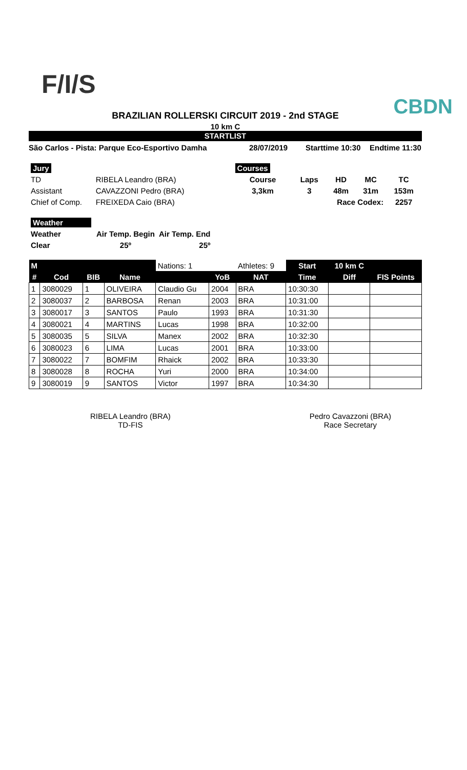F/I/S
CBDN
BRAZILIAN ROLLERSKI CIRCUIT 2019 - 2nd STAGE
10 km C
STARTLIST
São Carlos - Pista: Parque Eco-Esportivo Damha 28/07/2019 Starttime 10:30 Endtime 11:30
| Jury | |
| TD | RIBELA Leandro (BRA) |
| Assistant | CAVAZZONI Pedro (BRA) |
| Chief of Comp. | FREIXEDA Caio (BRA) |
| Courses | | | | |
| Course | Laps | HD | MC | TC |
| 3,3km | 3 | 48m | 31m | 153m |
| Race Codex: | | | | 2257 |
| Weather | | |
| Weather | Air Temp. Begin | Air Temp. End |
| Clear | 25º | 25º |
| M | | | | Nations: 1 | | Athletes: 9 | Start | 10 km C | |
| # | Cod | BIB | Name | | YoB | NAT | Time | Diff | FIS Points |
| 1 | 3080029 | 1 | OLIVEIRA | Claudio Gu | 2004 | BRA | 10:30:30 | | |
| 2 | 3080037 | 2 | BARBOSA | Renan | 2003 | BRA | 10:31:00 | | |
| 3 | 3080017 | 3 | SANTOS | Paulo | 1993 | BRA | 10:31:30 | | |
| 4 | 3080021 | 4 | MARTINS | Lucas | 1998 | BRA | 10:32:00 | | |
| 5 | 3080035 | 5 | SILVA | Manex | 2002 | BRA | 10:32:30 | | |
| 6 | 3080023 | 6 | LIMA | Lucas | 2001 | BRA | 10:33:00 | | |
| 7 | 3080022 | 7 | BOMFIM | Rhaick | 2002 | BRA | 10:33:30 | | |
| 8 | 3080028 | 8 | ROCHA | Yuri | 2000 | BRA | 10:34:00 | | |
| 9 | 3080019 | 9 | SANTOS | Victor | 1997 | BRA | 10:34:30 | | |
RIBELA Leandro (BRA)
TD-FIS
Pedro Cavazzoni (BRA)
Race Secretary